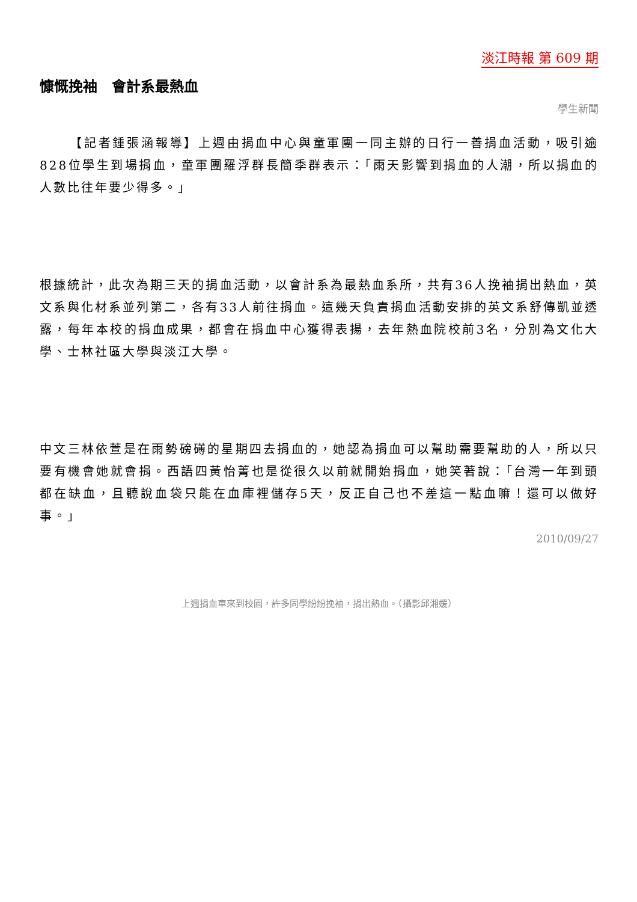淡江時報 第 609 期
慷慨挽袖　會計系最熱血
學生新聞
【記者鍾張涵報導】上週由捐血中心與童軍團一同主辦的日行一善捐血活動，吸引逾828位學生到場捐血，童軍團羅浮群長簡季群表示：「雨天影響到捐血的人潮，所以捐血的人數比往年要少得多。」
根據統計，此次為期三天的捐血活動，以會計系為最熱血系所，共有36人挽袖捐出熱血，英文系與化材系並列第二，各有33人前往捐血。這幾天負責捐血活動安排的英文系舒傳凱並透露，每年本校的捐血成果，都會在捐血中心獲得表揚，去年熱血院校前3名，分別為文化大學、士林社區大學與淡江大學。
中文三林依萱是在雨勢磅礡的星期四去捐血的，她認為捐血可以幫助需要幫助的人，所以只要有機會她就會捐。西語四黃怡菁也是從很久以前就開始捐血，她笑著說：「台灣一年到頭都在缺血，且聽說血袋只能在血庫裡儲存5天，反正自己也不差這一點血嘛！還可以做好事。」
2010/09/27
上週捐血車來到校園，許多同學紛紛挽袖，捐出熱血。（攝影邱湘媛）